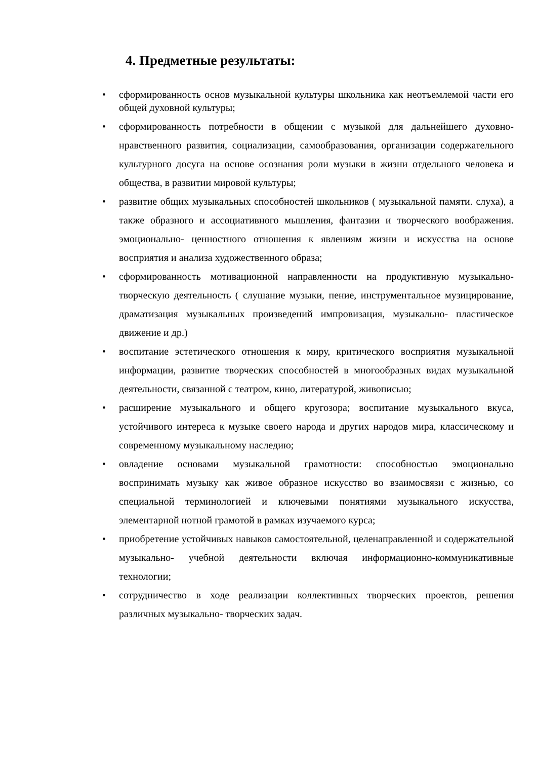4. Предметные результаты:
• сформированность основ музыкальной культуры школьника как неотъемлемой части его общей духовной культуры;
• сформированность потребности в общении с музыкой для дальнейшего духовно-нравственного развития, социализации, самообразования, организации содержательного культурного досуга на основе осознания роли музыки в жизни отдельного человека и общества, в развитии мировой культуры;
• развитие общих музыкальных способностей школьников ( музыкальной памяти. слуха), а также образного и ассоциативного мышления, фантазии и творческого воображения. эмоционально- ценностного отношения к явлениям жизни и искусства на основе восприятия и анализа художественного образа;
• сформированность мотивационной направленности на продуктивную музыкально-творческую деятельность ( слушание музыки, пение, инструментальное музицирование, драматизация музыкальных произведений импровизация, музыкально- пластическое движение и др.)
• воспитание эстетического отношения к миру, критического восприятия музыкальной информации, развитие творческих способностей в многообразных видах музыкальной деятельности, связанной с театром, кино, литературой, живописью;
• расширение музыкального и общего кругозора; воспитание музыкального вкуса, устойчивого интереса к музыке своего народа и других народов мира, классическому и современному музыкальному наследию;
• овладение основами музыкальной грамотности: способностью эмоционально воспринимать музыку как живое образное искусство во взаимосвязи с жизнью, со специальной терминологией и ключевыми понятиями музыкального искусства, элементарной нотной грамотой в рамках изучаемого курса;
• приобретение устойчивых навыков самостоятельной, целенаправленной и содержательной музыкально- учебной деятельности включая информационно-коммуникативные технологии;
• сотрудничество в ходе реализации коллективных творческих проектов, решения различных музыкально- творческих задач.